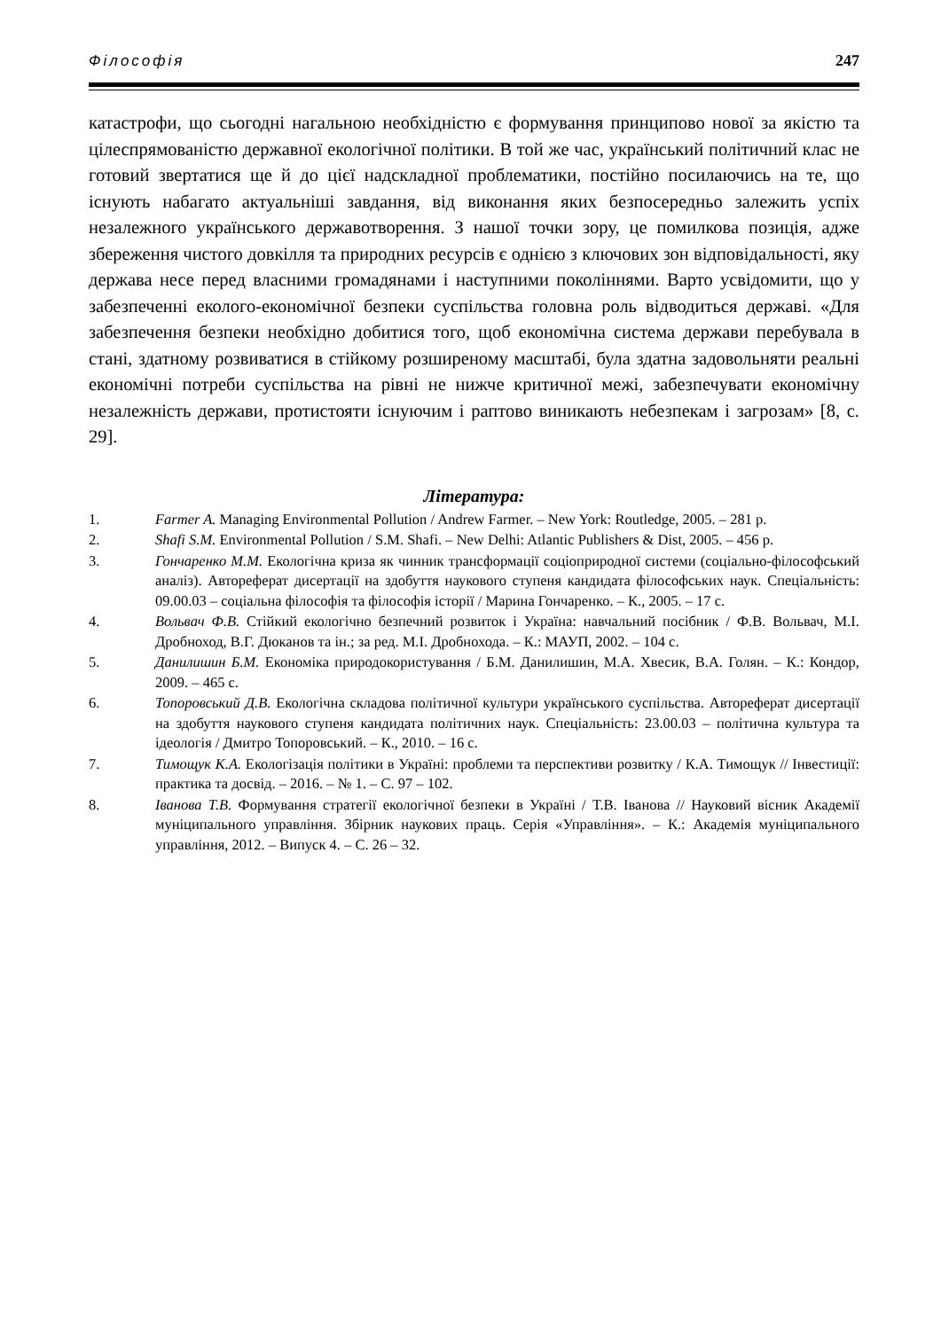Філософія 247
катастрофи, що сьогодні нагальною необхідністю є формування принципово нової за якістю та цілеспрямованістю державної екологічної політики. В той же час, український політичний клас не готовий звертатися ще й до цієї надскладної проблематики, постійно посилаючись на те, що існують набагато актуальніші завдання, від виконання яких безпосередньо залежить успіх незалежного українського державотворення. З нашої точки зору, це помилкова позиція, адже збереження чистого довкілля та природних ресурсів є однією з ключових зон відповідальності, яку держава несе перед власними громадянами і наступними поколіннями. Варто усвідомити, що у забезпеченні еколого-економічної безпеки суспільства головна роль відводиться державі. «Для забезпечення безпеки необхідно добитися того, щоб економічна система держави перебувала в стані, здатному розвиватися в стійкому розширеному масштабі, була здатна задовольняти реальні економічні потреби суспільства на рівні не нижче критичної межі, забезпечувати економічну незалежність держави, протистояти існуючим і раптово виникають небезпекам і загрозам» [8, с. 29].
Література:
1. Farmer A. Managing Environmental Pollution / Andrew Farmer. – New York: Routledge, 2005. – 281 p.
2. Shafi S.M. Environmental Pollution / S.M. Shafi. – New Delhi: Atlantic Publishers & Dist, 2005. – 456 p.
3. Гончаренко М.М. Екологічна криза як чинник трансформації соціоприродної системи (соціально-філософський аналіз). Автореферат дисертації на здобуття наукового ступеня кандидата філософських наук. Спеціальність: 09.00.03 – соціальна філософія та філософія історії / Марина Гончаренко. – К., 2005. – 17 с.
4. Вольвач Ф.В. Стійкий екологічно безпечний розвиток і Україна: навчальний посібник / Ф.В. Вольвач, М.І. Дробноход, В.Г. Дюканов та ін.; за ред. М.І. Дробнохода. – К.: МАУП, 2002. – 104 с.
5. Данилишин Б.М. Економіка природокористування / Б.М. Данилишин, М.А. Хвесик, В.А. Голян. – К.: Кондор, 2009. – 465 с.
6. Топоровський Д.В. Екологічна складова політичної культури українського суспільства. Автореферат дисертації на здобуття наукового ступеня кандидата політичних наук. Спеціальність: 23.00.03 – політична культура та ідеологія / Дмитро Топоровський. – К., 2010. – 16 с.
7. Тимощук К.А. Екологізація політики в Україні: проблеми та перспективи розвитку / К.А. Тимощук // Інвестиції: практика та досвід. – 2016. – № 1. – С. 97 – 102.
8. Іванова Т.В. Формування стратегії екологічної безпеки в Україні / Т.В. Іванова // Науковий вісник Академії муніципального управління. Збірник наукових праць. Серія «Управління». – К.: Академія муніципального управління, 2012. – Випуск 4. – С. 26 – 32.